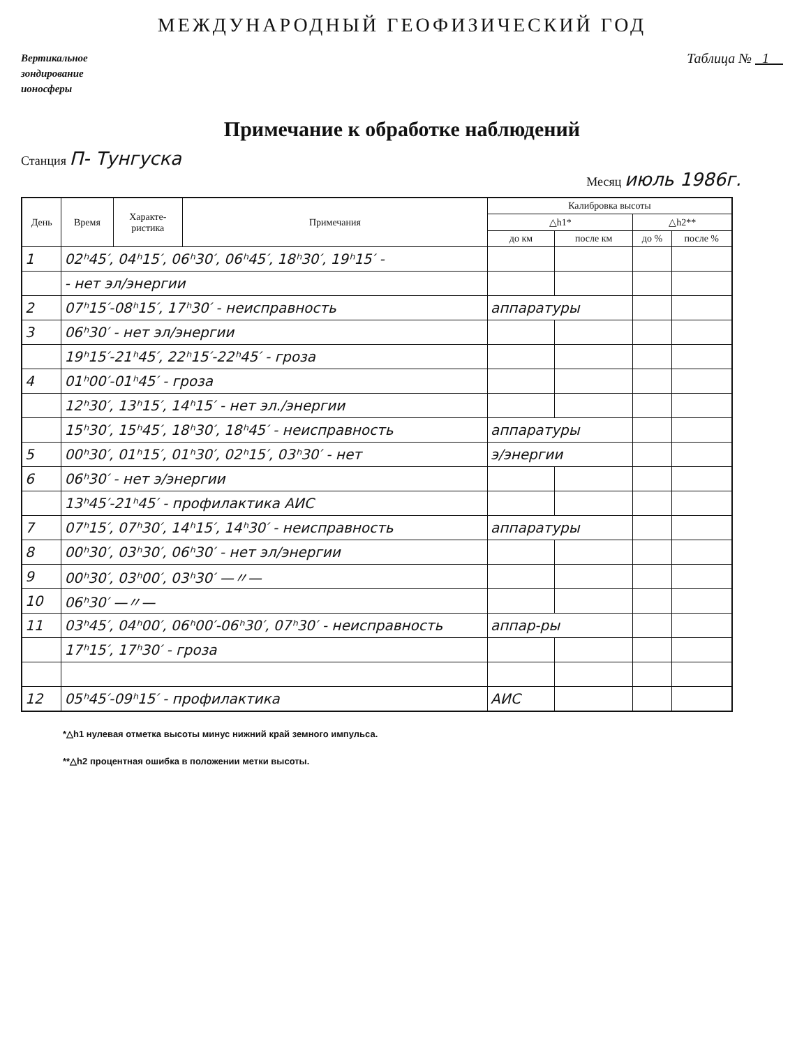МЕЖДУНАРОДНЫЙ ГЕОФИЗИЧЕСКИЙ ГОД
Вертикальное
зондирование
ионосферы
Таблица № 1
Примечание к обработке наблюдений
Станция П- Тунгуска
Месяц июль 1986г.
| День | Время | Характе- ристика | Примечания | Калибровка высоты | | | |
| --- | --- | --- | --- | --- | --- | --- | --- |
| | | | | △h1* | | △h2** | |
| | | | | до км | после км | до % | после % |
| 1 | 02ʰ45′, 04ʰ15′, 06ʰ30′, 06ʰ45′, 18ʰ30′, 19ʰ15′ - | | | | | | |
| | - нет эл/энергии | | | | | | |
| 2 | 07ʰ15′-08ʰ15′, 17ʰ30′ - неисправность | | | аппаратуры | | | |
| 3 | 06ʰ30′ - нет эл/энергии | | | | | | |
| | 19ʰ15′-21ʰ45′, 22ʰ15′-22ʰ45′ - гроза | | | | | | |
| 4 | 01ʰ00′-01ʰ45′ - гроза | | | | | | |
| | 12ʰ30′, 13ʰ15′, 14ʰ15′ - нет эл./энергии | | | | | | |
| | 15ʰ30′, 15ʰ45′, 18ʰ30′, 18ʰ45′ - неисправность | | | аппаратуры | | | |
| 5 | 00ʰ30′, 01ʰ15′, 01ʰ30′, 02ʰ15′, 03ʰ30′ - нет | | | э/энергии | | | |
| 6 | 06ʰ30′ - нет э/энергии | | | | | | |
| | 13ʰ45′-21ʰ45′ - профилактика АИС | | | | | | |
| 7 | 07ʰ15′, 07ʰ30′, 14ʰ15′, 14ʰ30′ - неисправность | | | аппаратуры | | | |
| 8 | 00ʰ30′, 03ʰ30′, 06ʰ30′ - нет эл/энергии | | | | | | |
| 9 | 00ʰ30′, 03ʰ00′, 03ʰ30′ —〃— | | | | | | |
| 10 | 06ʰ30′ —〃— | | | | | | |
| 11 | 03ʰ45′, 04ʰ00′, 06ʰ00′-06ʰ30′, 07ʰ30′ - неисправность | | | аппар-ры | | | |
| | 17ʰ15′, 17ʰ30′ - гроза | | | | | | |
| 12 | 05ʰ45′-09ʰ15′ - профилактика | | | АИС | | | |
*△h1 нулевая отметка высоты минус нижний край земного импульса.
**△h2 процентная ошибка в положении метки высоты.